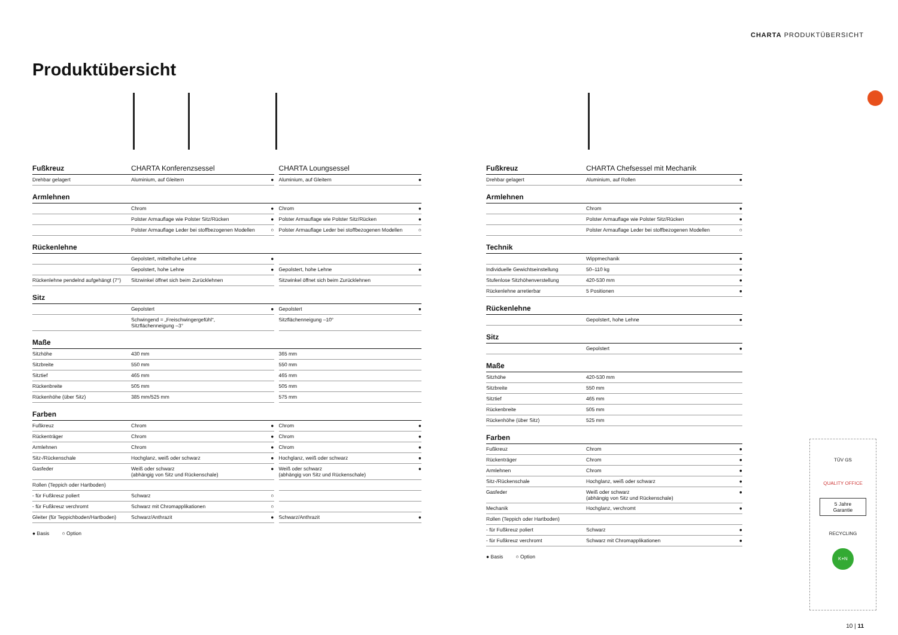CHARTA PRODUKTÜBERSICHT
Produktübersicht
| Fußkreuz | CHARTA Konferenzsessel | | | CHARTA Loungsessel | |
| Drehbar gelagert | Aluminium, auf Gleitern | ● | | Aluminium, auf Gleitern | ● |
| Armlehnen | | | | | |
| | Chrom | ● | | Chrom | ● |
| | Polster Armauflage wie Polster Sitz/Rücken | ● | | Polster Armauflage wie Polster Sitz/Rücken | ● |
| | Polster Armauflage Leder bei stoffbezogenen Modellen | ○ | | Polster Armauflage Leder bei stoffbezogenen Modellen | ○ |
| Rückenlehne | | | | | |
| | Gepolstert, mittelhohe Lehne | ● | | | |
| | Gepolstert, hohe Lehne | ● | | Gepolstert, hohe Lehne | ● |
| Rückenlehne pendelnd aufgehängt (7°) | Sitzwinkel öffnet sich beim Zurücklehnen | | | Sitzwinkel öffnet sich beim Zurücklehnen | |
| Sitz | | | | | |
| | Gepolstert | ● | | Gepolstert | ● |
| | Schwingend = „Freischwingergefühl“, Sitzflächenneigung –3° | | | Sitzflächenneigung –10° | |
| Maße | | | | | |
| Sitzhöhe | 430 mm | | | 365 mm | |
| Sitzbreite | 550 mm | | | 550 mm | |
| Sitztief | 465 mm | | | 465 mm | |
| Rückenbreite | 505 mm | | | 505 mm | |
| Rückenhöhe (über Sitz) | 385 mm/525 mm | | | 575 mm | |
| Farben | | | | | |
| Fußkreuz | Chrom | ● | | Chrom | ● |
| Rückenträger | Chrom | ● | | Chrom | ● |
| Armlehnen | Chrom | ● | | Chrom | ● |
| Sitz-/Rückenschale | Hochglanz, weiß oder schwarz | ● | | Hochglanz, weiß oder schwarz | ● |
| Gasfeder | Weiß oder schwarz (abhängig von Sitz und Rückenschale) | ● | | Weiß oder schwarz (abhängig von Sitz und Rückenschale) | ● |
| Rollen (Teppich oder Hartboden) | | | | | |
| - für Fußkreuz poliert | Schwarz | ○ | | | |
| - für Fußkreuz verchromt | Schwarz mit Chromapplikationen | ○ | | | |
| Gleiter (für Teppichboden/Hartboden) | Schwarz/Anthrazit | ● | | Schwarz/Anthrazit | ● |
● Basis ○ Option
| Fußkreuz | CHARTA Chefsessel mit Mechanik | |
| Drehbar gelagert | Aluminium, auf Rollen | ● |
| Armlehnen | | |
| | Chrom | ● |
| | Polster Armauflage wie Polster Sitz/Rücken | ● |
| | Polster Armauflage Leder bei stoffbezogenen Modellen | ○ |
| Technik | | |
| | Wippmechanik | ● |
| Individuelle Gewichtseinstellung | 50–110 kg | ● |
| Stufenlose Sitzhöhenverstellung | 420-530 mm | ● |
| Rückenlehne arretierbar | 5 Positionen | ● |
| Rückenlehne | | |
| | Gepolstert, hohe Lehne | ● |
| Sitz | | |
| | Gepolstert | ● |
| Maße | | |
| Sitzhöhe | 420-530 mm | |
| Sitzbreite | 550 mm | |
| Sitztief | 465 mm | |
| Rückenbreite | 505 mm | |
| Rückenhöhe (über Sitz) | 525 mm | |
| Farben | | |
| Fußkreuz | Chrom | ● |
| Rückenträger | Chrom | ● |
| Armlehnen | Chrom | ● |
| Sitz-/Rückenschale | Hochglanz, weiß oder schwarz | ● |
| Gasfeder | Weiß oder schwarz (abhängig von Sitz und Rückenschale) | ● |
| Mechanik | Hochglanz, verchromt | ● |
| Rollen (Teppich oder Hartboden) | | |
| - für Fußkreuz poliert | Schwarz | ● |
| - für Fußkreuz verchromt | Schwarz mit Chromapplikationen | ● |
● Basis ○ Option
TÜV GS
QUALITY OFFICE
5 Jahre
Garantie
RECYCLING
K+N
10 | 11